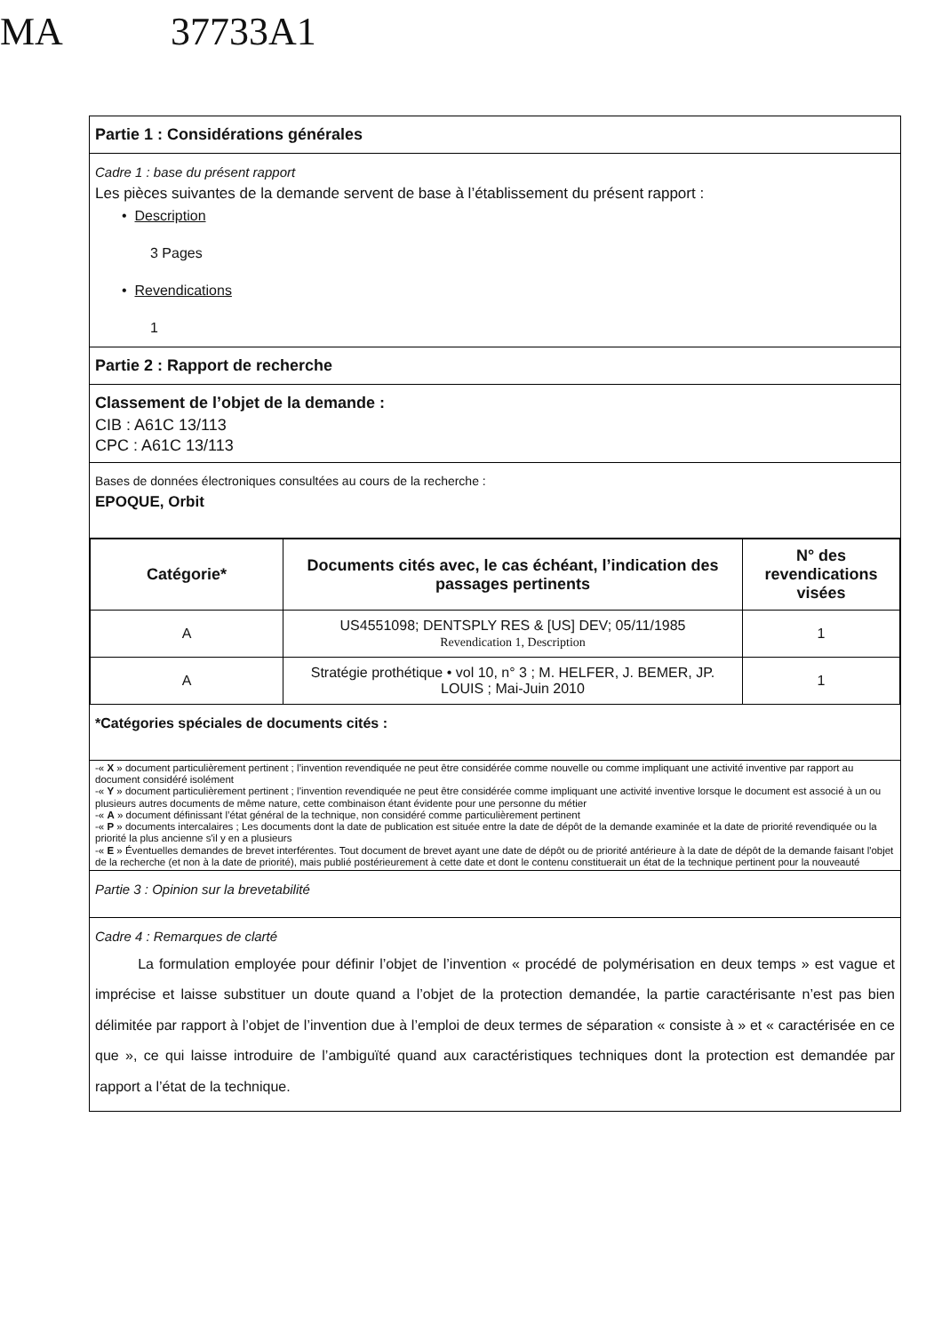MA 37733A1
Partie 1 : Considérations générales
Cadre 1 : base du présent rapport
Les pièces suivantes de la demande servent de base à l’établissement du présent rapport :
• Description
3 Pages
• Revendications
1
Partie 2 : Rapport de recherche
Classement de l’objet de la demande :
CIB : A61C 13/113
CPC : A61C 13/113
Bases de données électroniques consultées au cours de la recherche :
EPOQUE, Orbit
| Catégorie* | Documents cités avec, le cas échéant, l’indication des passages pertinents | N° des revendications visées |
| --- | --- | --- |
| A | US4551098; DENTSPLY RES & [US] DEV; 05/11/1985 Revendication 1, Description | 1 |
| A | Stratégie prothétique • vol 10, n° 3 ; M. HELFER, J. BEMER, JP. LOUIS ; Mai-Juin 2010 | 1 |
*Catégories spéciales de documents cités :
-« X » document particulièrement pertinent ; l’invention revendiquée ne peut être considérée comme nouvelle ou comme impliquant une activité inventive par rapport au document considéré isolément
-« Y » document particulièrement pertinent ; l’invention revendiquée ne peut être considérée comme impliquant une activité inventive lorsque le document est associé à un ou plusieurs autres documents de même nature, cette combinaison étant évidente pour une personne du métier
-« A » document définissant l’état général de la technique, non considéré comme particulièrement pertinent
-« P » documents intercalaires ; Les documents dont la date de publication est située entre la date de dépôt de la demande examinée et la date de priorité revendiquée ou la priorité la plus ancienne s'il y en a plusieurs
-« E » Éventuelles demandes de brevet interférentes. Tout document de brevet ayant une date de dépôt ou de priorité antérieure à la date de dépôt de la demande faisant l'objet de la recherche (et non à la date de priorité), mais publié postérieurement à cette date et dont le contenu constituerait un état de la technique pertinent pour la nouveauté
Partie 3 : Opinion sur la brevetabilité
Cadre 4 : Remarques de clarté
La formulation employée pour définir l’objet de l’invention « procédé de polymérisation en deux temps » est vague et imprécise et laisse substituer un doute quand a l’objet de la protection demandée, la partie caractérisante n’est pas bien délimitée par rapport à l’objet de l’invention due à l’emploi de deux termes de séparation « consiste à » et « caractérisée en ce que », ce qui laisse introduire de l’ambiguïté quand aux caractéristiques techniques dont la protection est demandée par rapport a l’état de la technique.